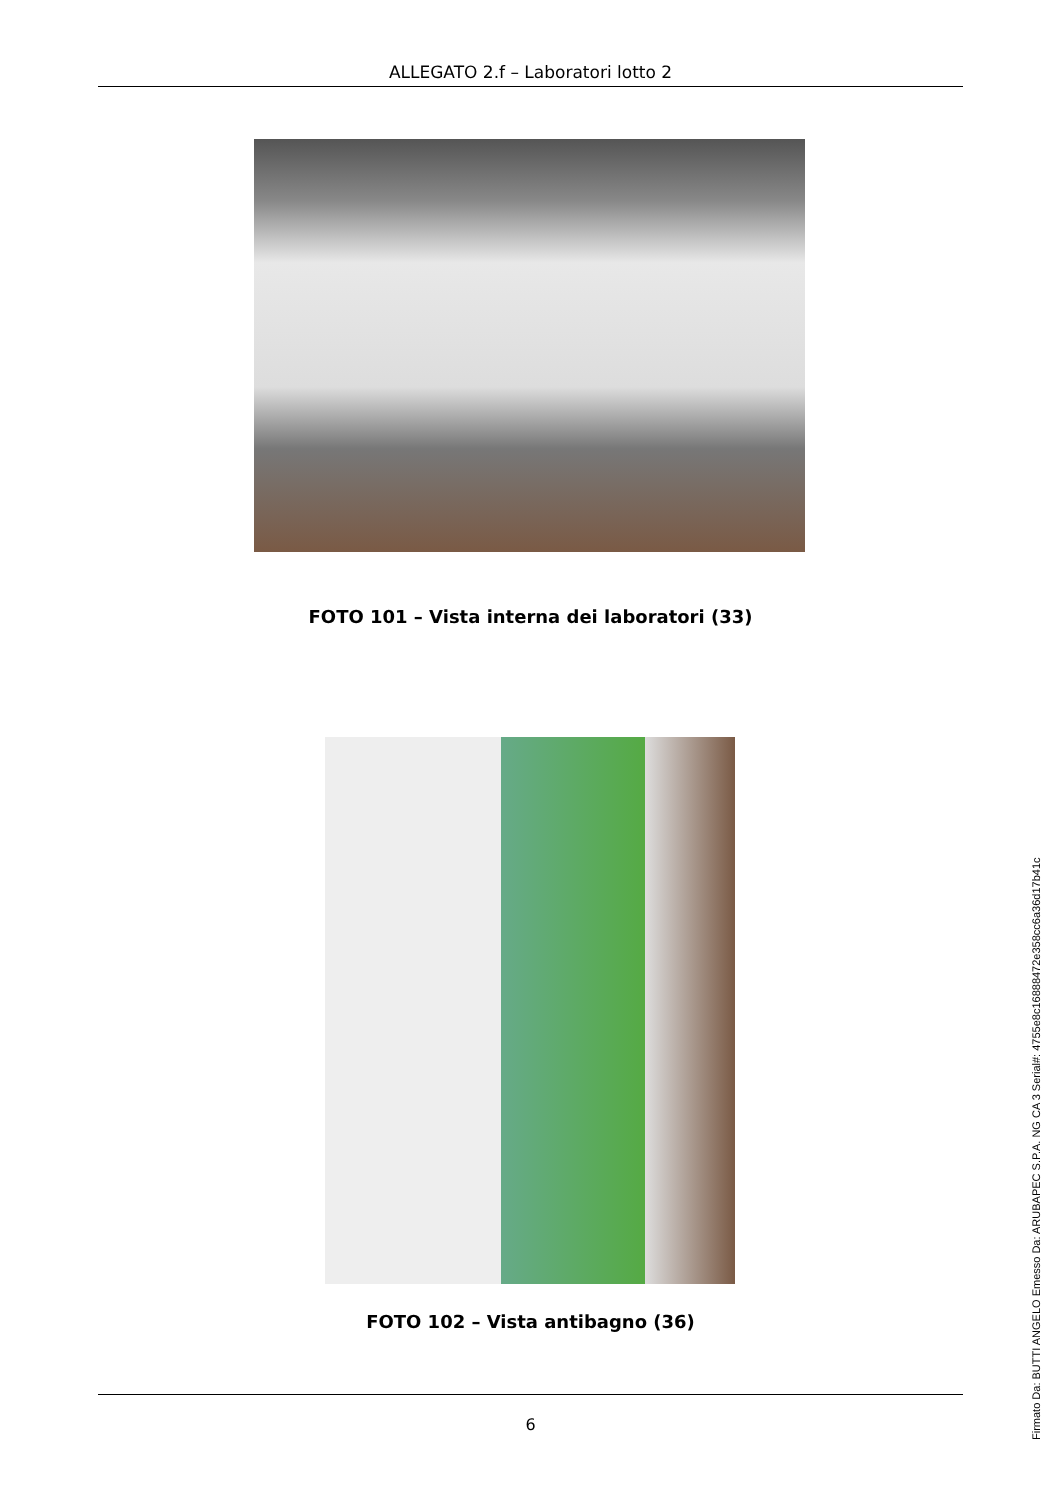ALLEGATO 2.f – Laboratori lotto 2
FOTO 101 – Vista interna dei laboratori (33)
FOTO 102 – Vista antibagno (36)
6
Firmato Da: BUTTI ANGELO Emesso Da: ARUBAPEC S.P.A. NG CA 3 Serial#: 4755e8c16888472e358cc6a36d17b41c